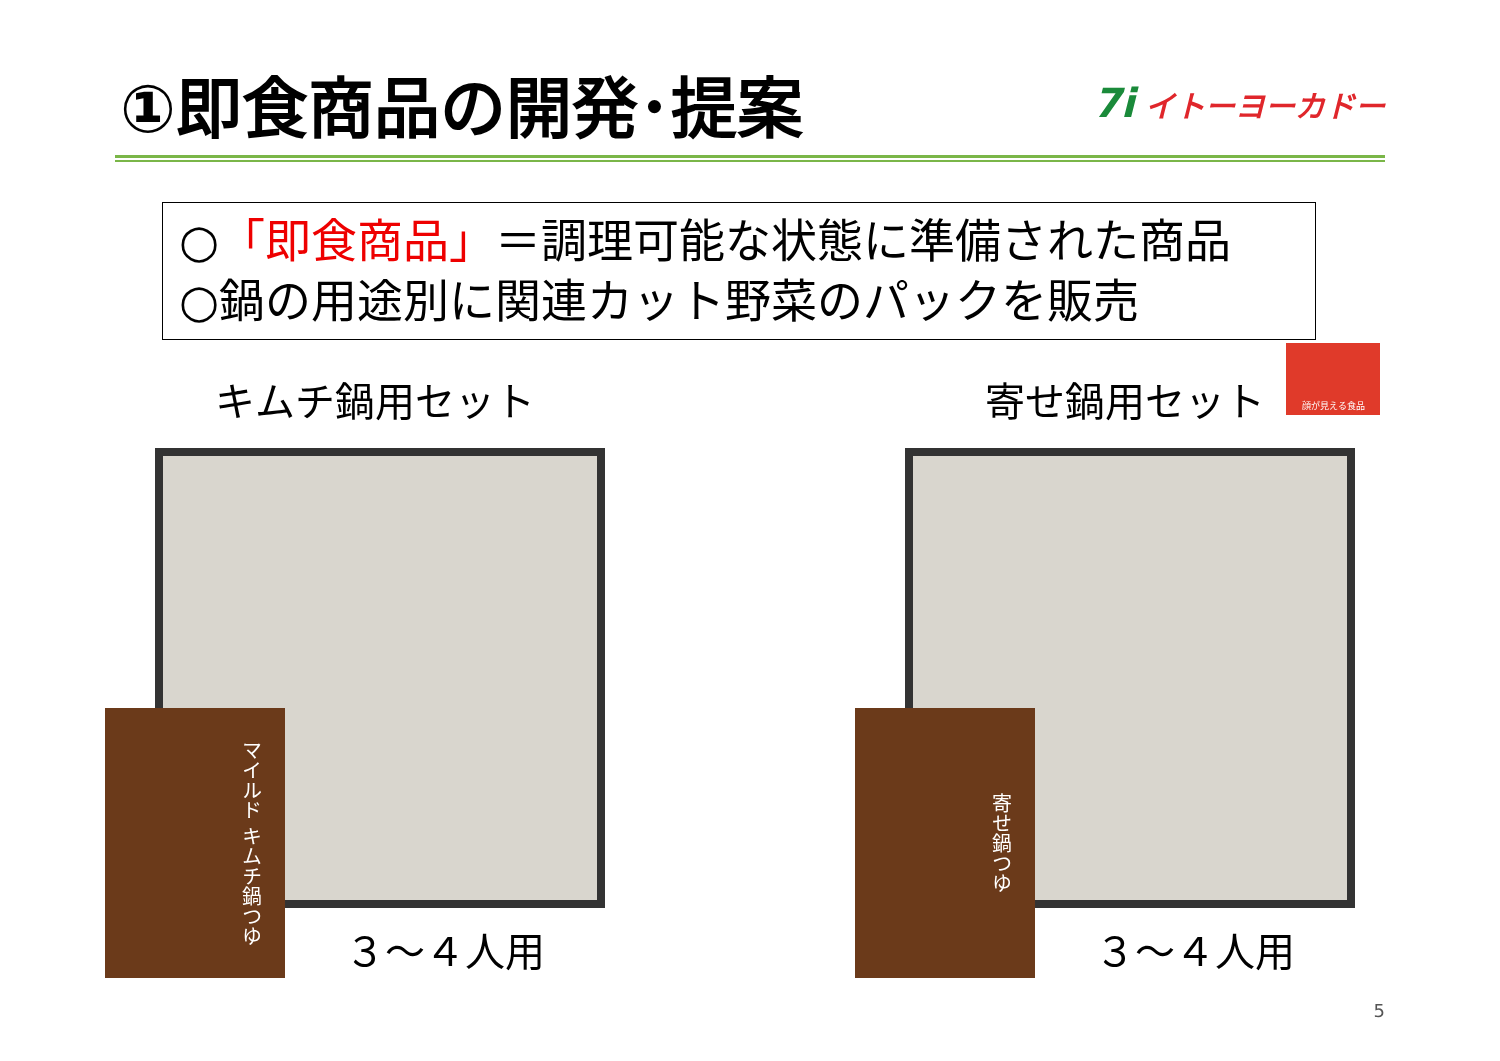①即食商品の開発･提案
7i イトーヨーカドー
○「即食商品」＝調理可能な状態に準備された商品
○鍋の用途別に関連カット野菜のパックを販売
顔が見える食品
キムチ鍋用セット
マイルド キムチ鍋つゆ
３～４人用
寄せ鍋用セット
寄せ鍋つゆ
３～４人用
5